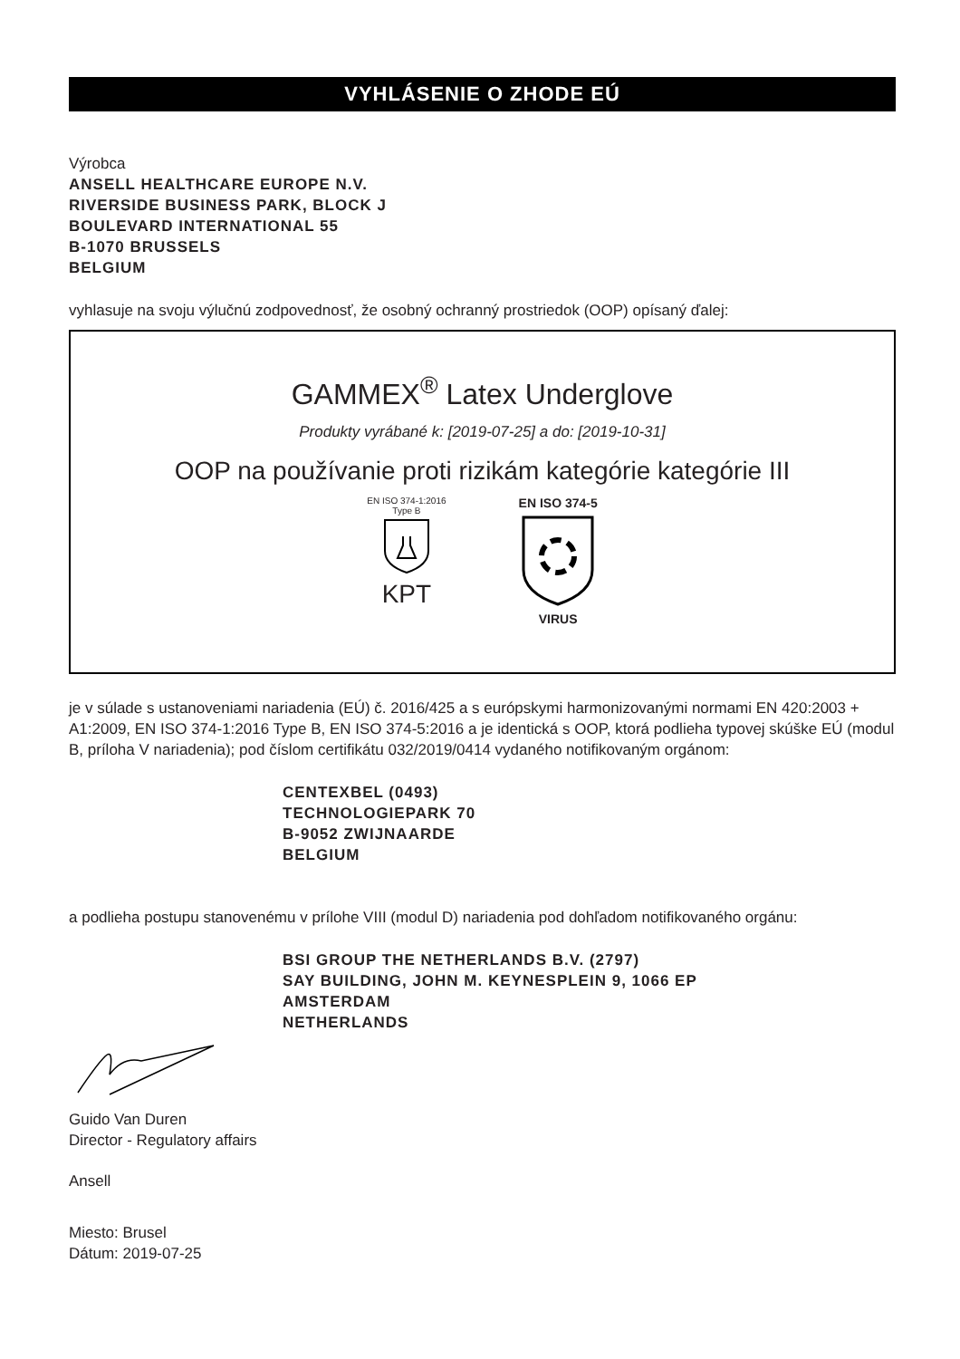VYHLÁSENIE O ZHODE EÚ
Výrobca
ANSELL HEALTHCARE EUROPE N.V.
RIVERSIDE BUSINESS PARK, BLOCK J
BOULEVARD INTERNATIONAL 55
B-1070 BRUSSELS
BELGIUM
vyhlasuje na svoju výlučnú zodpovednosť, že osobný ochranný prostriedok (OOP) opísaný ďalej:
GAMMEX<sup>®</sup> Latex Underglove
Produkty vyrábané k: [2019-07-25] a do: [2019-10-31]
OOP na používanie proti rizikám kategórie kategórie III
EN ISO 374-1:2016
Type B
KPT
EN ISO 374-5 VIRUS
je v súlade s ustanoveniami nariadenia (EÚ) č. 2016/425 a s európskymi harmonizovanými normami EN 420:2003 + A1:2009, EN ISO 374-1:2016 Type B, EN ISO 374-5:2016 a je identická s OOP, ktorá podlieha typovej skúške EÚ (modul B, príloha V nariadenia); pod číslom certifikátu 032/2019/0414 vydaného notifikovaným orgánom:
CENTEXBEL (0493)
TECHNOLOGIEPARK 70
B-9052 ZWIJNAARDE
BELGIUM
a podlieha postupu stanovenému v prílohe VIII (modul D) nariadenia pod dohľadom notifikovaného orgánu:
BSI GROUP THE NETHERLANDS B.V. (2797)
SAY BUILDING, JOHN M. KEYNESPLEIN 9, 1066 EP
AMSTERDAM
NETHERLANDS
Guido Van Duren
Director - Regulatory affairs
Ansell
Miesto: Brusel
Dátum: 2019-07-25